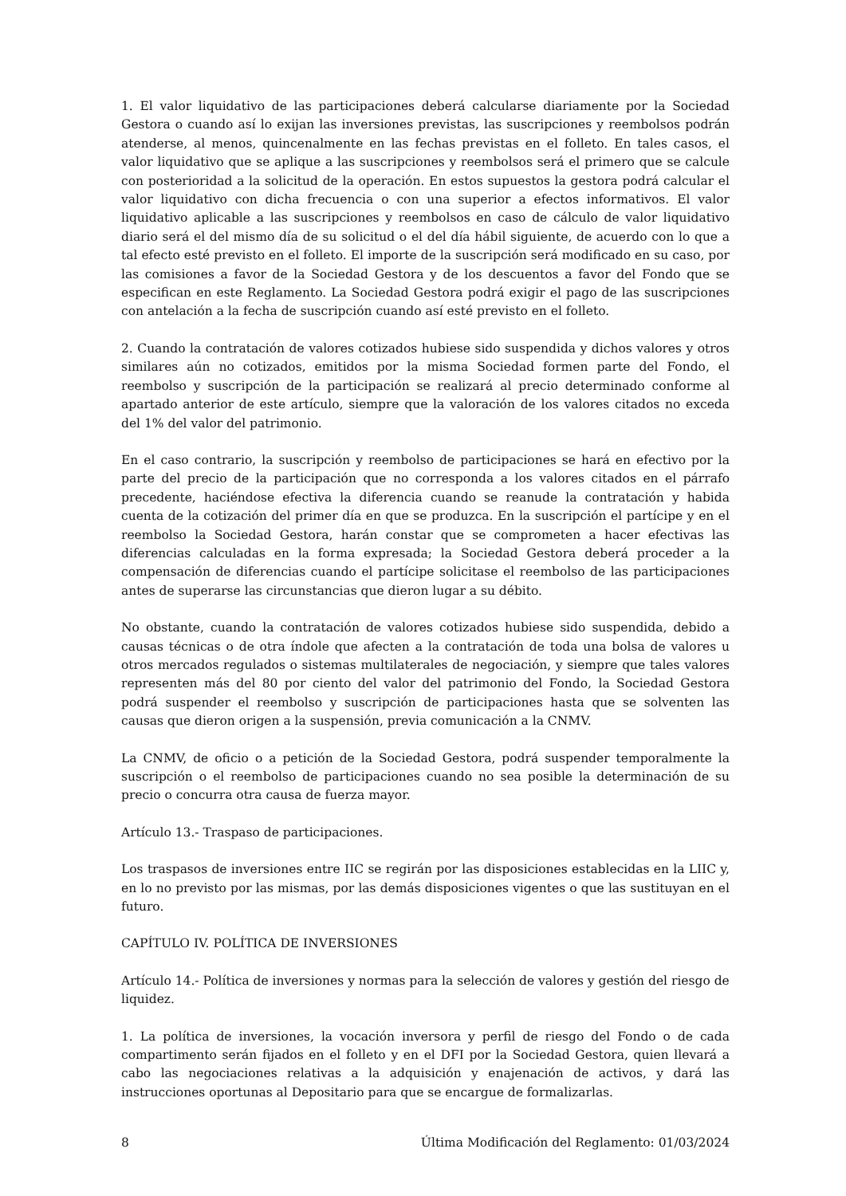1. El valor liquidativo de las participaciones deberá calcularse diariamente por la Sociedad Gestora o cuando así lo exijan las inversiones previstas, las suscripciones y reembolsos podrán atenderse, al menos, quincenalmente en las fechas previstas en el folleto. En tales casos, el valor liquidativo que se aplique a las suscripciones y reembolsos será el primero que se calcule con posterioridad a la solicitud de la operación. En estos supuestos la gestora podrá calcular el valor liquidativo con dicha frecuencia o con una superior a efectos informativos. El valor liquidativo aplicable a las suscripciones y reembolsos en caso de cálculo de valor liquidativo diario será el del mismo día de su solicitud o el del día hábil siguiente, de acuerdo con lo que a tal efecto esté previsto en el folleto. El importe de la suscripción será modificado en su caso, por las comisiones a favor de la Sociedad Gestora y de los descuentos a favor del Fondo que se especifican en este Reglamento. La Sociedad Gestora podrá exigir el pago de las suscripciones con antelación a la fecha de suscripción cuando así esté previsto en el folleto.
2. Cuando la contratación de valores cotizados hubiese sido suspendida y dichos valores y otros similares aún no cotizados, emitidos por la misma Sociedad formen parte del Fondo, el reembolso y suscripción de la participación se realizará al precio determinado conforme al apartado anterior de este artículo, siempre que la valoración de los valores citados no exceda del 1% del valor del patrimonio.
En el caso contrario, la suscripción y reembolso de participaciones se hará en efectivo por la parte del precio de la participación que no corresponda a los valores citados en el párrafo precedente, haciéndose efectiva la diferencia cuando se reanude la contratación y habida cuenta de la cotización del primer día en que se produzca. En la suscripción el partícipe y en el reembolso la Sociedad Gestora, harán constar que se comprometen a hacer efectivas las diferencias calculadas en la forma expresada; la Sociedad Gestora deberá proceder a la compensación de diferencias cuando el partícipe solicitase el reembolso de las participaciones antes de superarse las circunstancias que dieron lugar a su débito.
No obstante, cuando la contratación de valores cotizados hubiese sido suspendida, debido a causas técnicas o de otra índole que afecten a la contratación de toda una bolsa de valores u otros mercados regulados o sistemas multilaterales de negociación, y siempre que tales valores representen más del 80 por ciento del valor del patrimonio del Fondo, la Sociedad Gestora podrá suspender el reembolso y suscripción de participaciones hasta que se solventen las causas que dieron origen a la suspensión, previa comunicación a la CNMV.
La CNMV, de oficio o a petición de la Sociedad Gestora, podrá suspender temporalmente la suscripción o el reembolso de participaciones cuando no sea posible la determinación de su precio o concurra otra causa de fuerza mayor.
Artículo 13.- Traspaso de participaciones.
Los traspasos de inversiones entre IIC se regirán por las disposiciones establecidas en la LIIC y, en lo no previsto por las mismas, por las demás disposiciones vigentes o que las sustituyan en el futuro.
CAPÍTULO IV. POLÍTICA DE INVERSIONES
Artículo 14.- Política de inversiones y normas para la selección de valores y gestión del riesgo de liquidez.
1. La política de inversiones, la vocación inversora y perfil de riesgo del Fondo o de cada compartimento serán fijados en el folleto y en el DFI por la Sociedad Gestora, quien llevará a cabo las negociaciones relativas a la adquisición y enajenación de activos, y dará las instrucciones oportunas al Depositario para que se encargue de formalizarlas.
8 Última Modificación del Reglamento: 01/03/2024